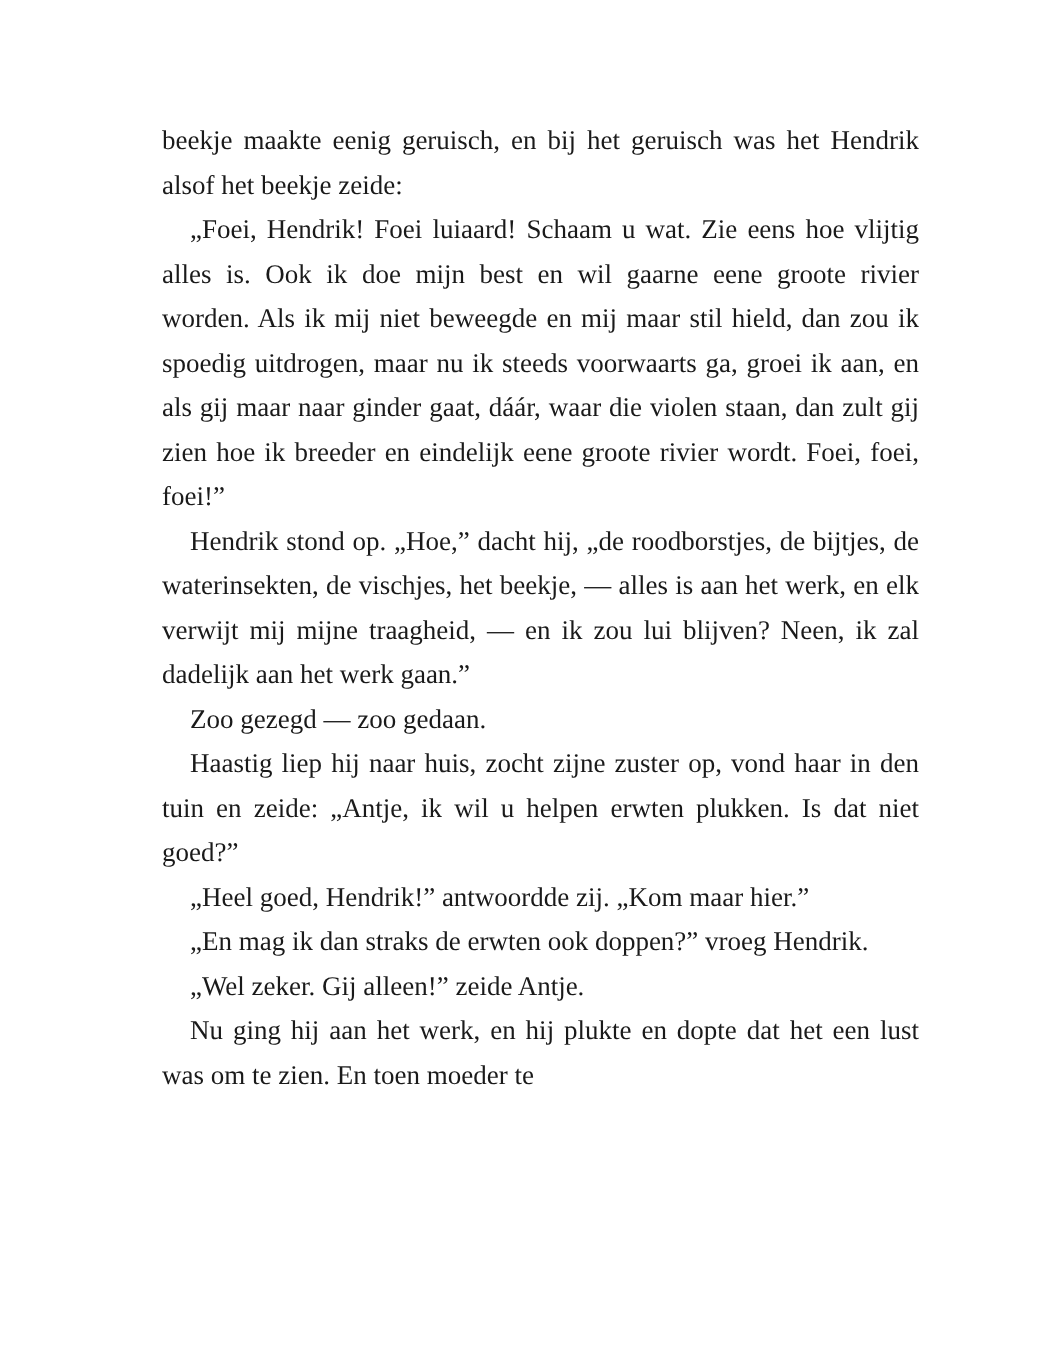beekje maakte eenig geruisch, en bij het geruisch was het Hendrik alsof het beekje zeide:
„Foei, Hendrik! Foei luiaard! Schaam u wat. Zie eens hoe vlijtig alles is. Ook ik doe mijn best en wil gaarne eene groote rivier worden. Als ik mij niet beweegde en mij maar stil hield, dan zou ik spoedig uitdrogen, maar nu ik steeds voorwaarts ga, groei ik aan, en als gij maar naar ginder gaat, dáár, waar die violen staan, dan zult gij zien hoe ik breeder en eindelijk eene groote rivier wordt. Foei, foei, foei!”
Hendrik stond op. „Hoe,” dacht hij, „de roodborstjes, de bijtjes, de waterinsekten, de vischjes, het beekje, — alles is aan het werk, en elk verwijt mij mijne traagheid, — en ik zou lui blijven? Neen, ik zal dadelijk aan het werk gaan.”
Zoo gezegd — zoo gedaan.
Haastig liep hij naar huis, zocht zijne zuster op, vond haar in den tuin en zeide: „Antje, ik wil u helpen erwten plukken. Is dat niet goed?”
„Heel goed, Hendrik!” antwoordde zij. „Kom maar hier.”
„En mag ik dan straks de erwten ook doppen?” vroeg Hendrik.
„Wel zeker. Gij alleen!” zeide Antje.
Nu ging hij aan het werk, en hij plukte en dopte dat het een lust was om te zien. En toen moeder te